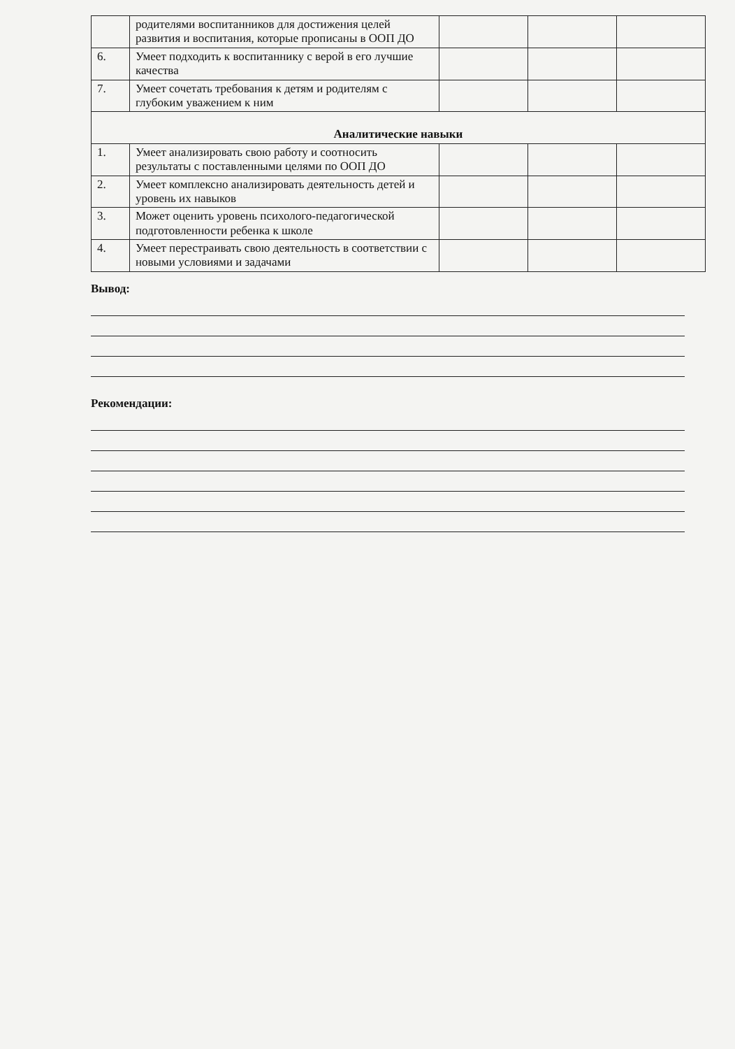| | родителями воспитанников для достижения целей развития и воспитания, которые прописаны в ООП ДО | | | |
| 6. | Умеет подходить к воспитаннику с верой в его лучшие качества | | | |
| 7. | Умеет сочетать требования к детям и родителям с глубоким уважением к ним | | | |
| Аналитические навыки | | | | |
| 1. | Умеет анализировать свою работу и соотносить результаты с поставленными целями по ООП ДО | | | |
| 2. | Умеет комплексно анализировать деятельность детей и уровень их навыков | | | |
| 3. | Может оценить уровень психолого-педагогической подготовленности ребенка к школе | | | |
| 4. | Умеет перестраивать свою деятельность в соответствии с новыми условиями и задачами | | | |
Вывод:
Рекомендации: